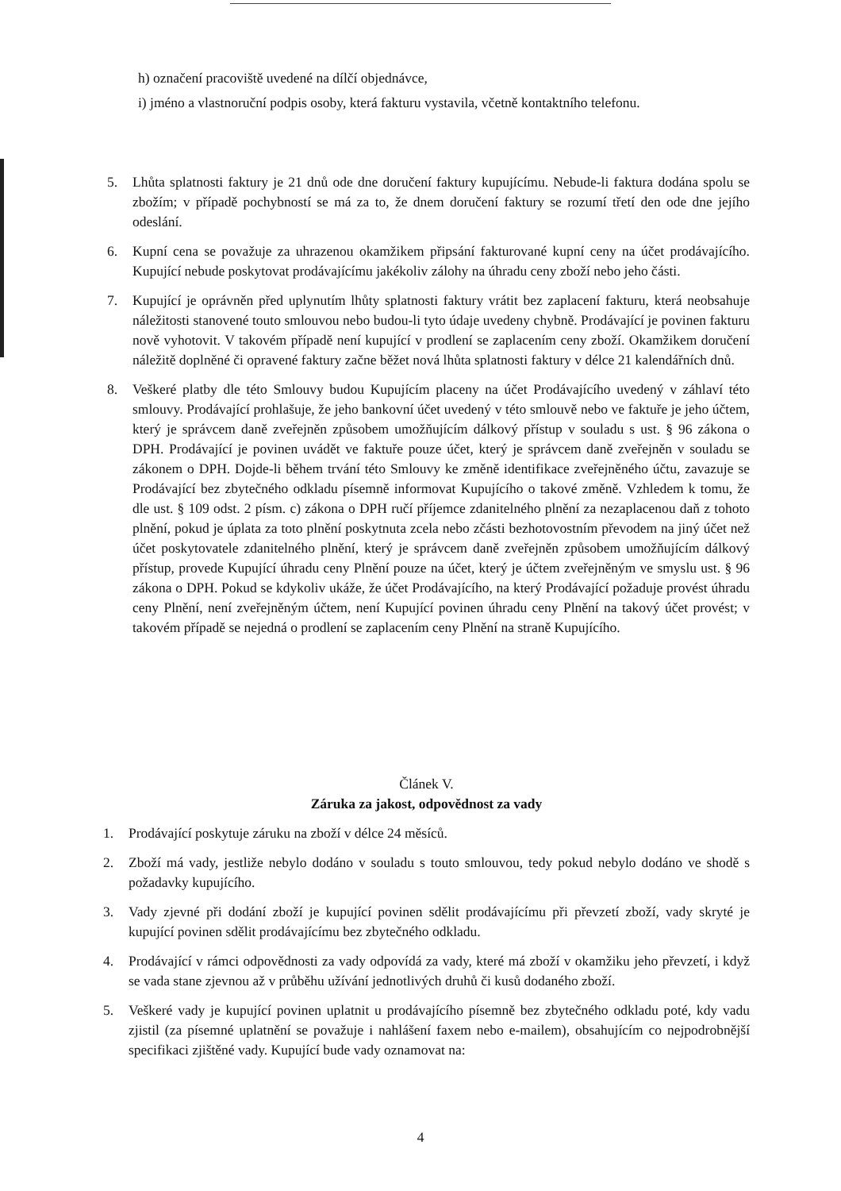h) označení pracoviště uvedené na dílčí objednávce,
i) jméno a vlastnoruční podpis osoby, která fakturu vystavila, včetně kontaktního telefonu.
5. Lhůta splatnosti faktury je 21 dnů ode dne doručení faktury kupujícímu. Nebude-li faktura dodána spolu se zbožím; v případě pochybností se má za to, že dnem doručení faktury se rozumí třetí den ode dne jejího odeslání.
6. Kupní cena se považuje za uhrazenou okamžikem připsání fakturované kupní ceny na účet prodávajícího. Kupující nebude poskytovat prodávajícímu jakékoliv zálohy na úhradu ceny zboží nebo jeho části.
7. Kupující je oprávněn před uplynutím lhůty splatnosti faktury vrátit bez zaplacení fakturu, která neobsahuje náležitosti stanovené touto smlouvou nebo budou-li tyto údaje uvedeny chybně. Prodávající je povinen fakturu nově vyhotovit. V takovém případě není kupující v prodlení se zaplacením ceny zboží. Okamžikem doručení náležitě doplněné či opravené faktury začne běžet nová lhůta splatnosti faktury v délce 21 kalendářních dnů.
8. Veškeré platby dle této Smlouvy budou Kupujícím placeny na účet Prodávajícího uvedený v záhlaví této smlouvy. Prodávající prohlašuje, že jeho bankovní účet uvedený v této smlouvě nebo ve faktuře je jeho účtem, který je správcem daně zveřejněn způsobem umožňujícím dálkový přístup v souladu s ust. § 96 zákona o DPH. Prodávající je povinen uvádět ve faktuře pouze účet, který je správcem daně zveřejněn v souladu se zákonem o DPH. Dojde-li během trvání této Smlouvy ke změně identifikace zveřejněného účtu, zavazuje se Prodávající bez zbytečného odkladu písemně informovat Kupujícího o takové změně. Vzhledem k tomu, že dle ust. § 109 odst. 2 písm. c) zákona o DPH ručí příjemce zdanitelného plnění za nezaplacenou daň z tohoto plnění, pokud je úplata za toto plnění poskytnuta zcela nebo zčásti bezhotovostním převodem na jiný účet než účet poskytovatele zdanitelného plnění, který je správcem daně zveřejněn způsobem umožňujícím dálkový přístup, provede Kupující úhradu ceny Plnění pouze na účet, který je účtem zveřejněným ve smyslu ust. § 96 zákona o DPH. Pokud se kdykoliv ukáže, že účet Prodávajícího, na který Prodávající požaduje provést úhradu ceny Plnění, není zveřejněným účtem, není Kupující povinen úhradu ceny Plnění na takový účet provést; v takovém případě se nejedná o prodlení se zaplacením ceny Plnění na straně Kupujícího.
Článek V.
Záruka za jakost, odpovědnost za vady
1. Prodávající poskytuje záruku na zboží v délce 24 měsíců.
2. Zboží má vady, jestliže nebylo dodáno v souladu s touto smlouvou, tedy pokud nebylo dodáno ve shodě s požadavky kupujícího.
3. Vady zjevné při dodání zboží je kupující povinen sdělit prodávajícímu při převzetí zboží, vady skryté je kupující povinen sdělit prodávajícímu bez zbytečného odkladu.
4. Prodávající v rámci odpovědnosti za vady odpovídá za vady, které má zboží v okamžiku jeho převzetí, i když se vada stane zjevnou až v průběhu užívání jednotlivých druhů či kusů dodaného zboží.
5. Veškeré vady je kupující povinen uplatnit u prodávajícího písemně bez zbytečného odkladu poté, kdy vadu zjistil (za písemné uplatnění se považuje i nahlášení faxem nebo e-mailem), obsahujícím co nejpodrobnější specifikaci zjištěné vady. Kupující bude vady oznamovat na:
4